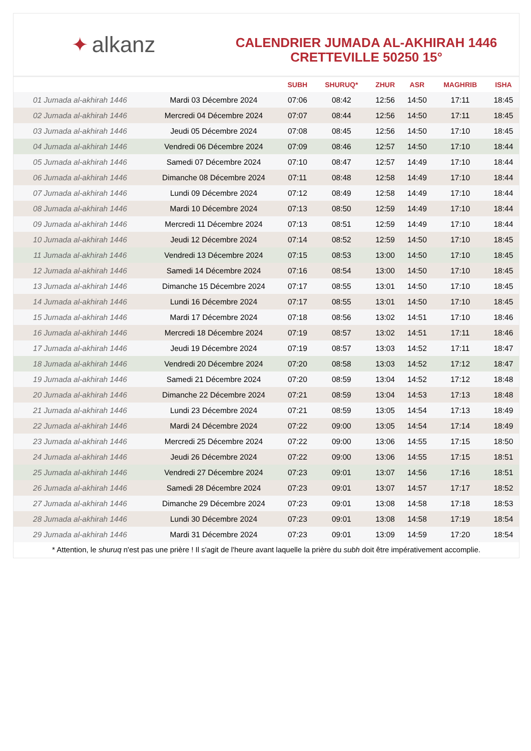✦ alkanz
CALENDRIER JUMADA AL-AKHIRAH 1446
CRETTEVILLE 50250 15°
| | | SUBH | SHURUQ* | ZHUR | ASR | MAGHRIB | ISHA |
| --- | --- | --- | --- | --- | --- | --- | --- |
| 01 Jumada al-akhirah 1446 | Mardi 03 Décembre 2024 | 07:06 | 08:42 | 12:56 | 14:50 | 17:11 | 18:45 |
| 02 Jumada al-akhirah 1446 | Mercredi 04 Décembre 2024 | 07:07 | 08:44 | 12:56 | 14:50 | 17:11 | 18:45 |
| 03 Jumada al-akhirah 1446 | Jeudi 05 Décembre 2024 | 07:08 | 08:45 | 12:56 | 14:50 | 17:10 | 18:45 |
| 04 Jumada al-akhirah 1446 | Vendredi 06 Décembre 2024 | 07:09 | 08:46 | 12:57 | 14:50 | 17:10 | 18:44 |
| 05 Jumada al-akhirah 1446 | Samedi 07 Décembre 2024 | 07:10 | 08:47 | 12:57 | 14:49 | 17:10 | 18:44 |
| 06 Jumada al-akhirah 1446 | Dimanche 08 Décembre 2024 | 07:11 | 08:48 | 12:58 | 14:49 | 17:10 | 18:44 |
| 07 Jumada al-akhirah 1446 | Lundi 09 Décembre 2024 | 07:12 | 08:49 | 12:58 | 14:49 | 17:10 | 18:44 |
| 08 Jumada al-akhirah 1446 | Mardi 10 Décembre 2024 | 07:13 | 08:50 | 12:59 | 14:49 | 17:10 | 18:44 |
| 09 Jumada al-akhirah 1446 | Mercredi 11 Décembre 2024 | 07:13 | 08:51 | 12:59 | 14:49 | 17:10 | 18:44 |
| 10 Jumada al-akhirah 1446 | Jeudi 12 Décembre 2024 | 07:14 | 08:52 | 12:59 | 14:50 | 17:10 | 18:45 |
| 11 Jumada al-akhirah 1446 | Vendredi 13 Décembre 2024 | 07:15 | 08:53 | 13:00 | 14:50 | 17:10 | 18:45 |
| 12 Jumada al-akhirah 1446 | Samedi 14 Décembre 2024 | 07:16 | 08:54 | 13:00 | 14:50 | 17:10 | 18:45 |
| 13 Jumada al-akhirah 1446 | Dimanche 15 Décembre 2024 | 07:17 | 08:55 | 13:01 | 14:50 | 17:10 | 18:45 |
| 14 Jumada al-akhirah 1446 | Lundi 16 Décembre 2024 | 07:17 | 08:55 | 13:01 | 14:50 | 17:10 | 18:45 |
| 15 Jumada al-akhirah 1446 | Mardi 17 Décembre 2024 | 07:18 | 08:56 | 13:02 | 14:51 | 17:10 | 18:46 |
| 16 Jumada al-akhirah 1446 | Mercredi 18 Décembre 2024 | 07:19 | 08:57 | 13:02 | 14:51 | 17:11 | 18:46 |
| 17 Jumada al-akhirah 1446 | Jeudi 19 Décembre 2024 | 07:19 | 08:57 | 13:03 | 14:52 | 17:11 | 18:47 |
| 18 Jumada al-akhirah 1446 | Vendredi 20 Décembre 2024 | 07:20 | 08:58 | 13:03 | 14:52 | 17:12 | 18:47 |
| 19 Jumada al-akhirah 1446 | Samedi 21 Décembre 2024 | 07:20 | 08:59 | 13:04 | 14:52 | 17:12 | 18:48 |
| 20 Jumada al-akhirah 1446 | Dimanche 22 Décembre 2024 | 07:21 | 08:59 | 13:04 | 14:53 | 17:13 | 18:48 |
| 21 Jumada al-akhirah 1446 | Lundi 23 Décembre 2024 | 07:21 | 08:59 | 13:05 | 14:54 | 17:13 | 18:49 |
| 22 Jumada al-akhirah 1446 | Mardi 24 Décembre 2024 | 07:22 | 09:00 | 13:05 | 14:54 | 17:14 | 18:49 |
| 23 Jumada al-akhirah 1446 | Mercredi 25 Décembre 2024 | 07:22 | 09:00 | 13:06 | 14:55 | 17:15 | 18:50 |
| 24 Jumada al-akhirah 1446 | Jeudi 26 Décembre 2024 | 07:22 | 09:00 | 13:06 | 14:55 | 17:15 | 18:51 |
| 25 Jumada al-akhirah 1446 | Vendredi 27 Décembre 2024 | 07:23 | 09:01 | 13:07 | 14:56 | 17:16 | 18:51 |
| 26 Jumada al-akhirah 1446 | Samedi 28 Décembre 2024 | 07:23 | 09:01 | 13:07 | 14:57 | 17:17 | 18:52 |
| 27 Jumada al-akhirah 1446 | Dimanche 29 Décembre 2024 | 07:23 | 09:01 | 13:08 | 14:58 | 17:18 | 18:53 |
| 28 Jumada al-akhirah 1446 | Lundi 30 Décembre 2024 | 07:23 | 09:01 | 13:08 | 14:58 | 17:19 | 18:54 |
| 29 Jumada al-akhirah 1446 | Mardi 31 Décembre 2024 | 07:23 | 09:01 | 13:09 | 14:59 | 17:20 | 18:54 |
* Attention, le shuruq n'est pas une prière ! Il s'agit de l'heure avant laquelle la prière du subh doit être impérativement accomplie.